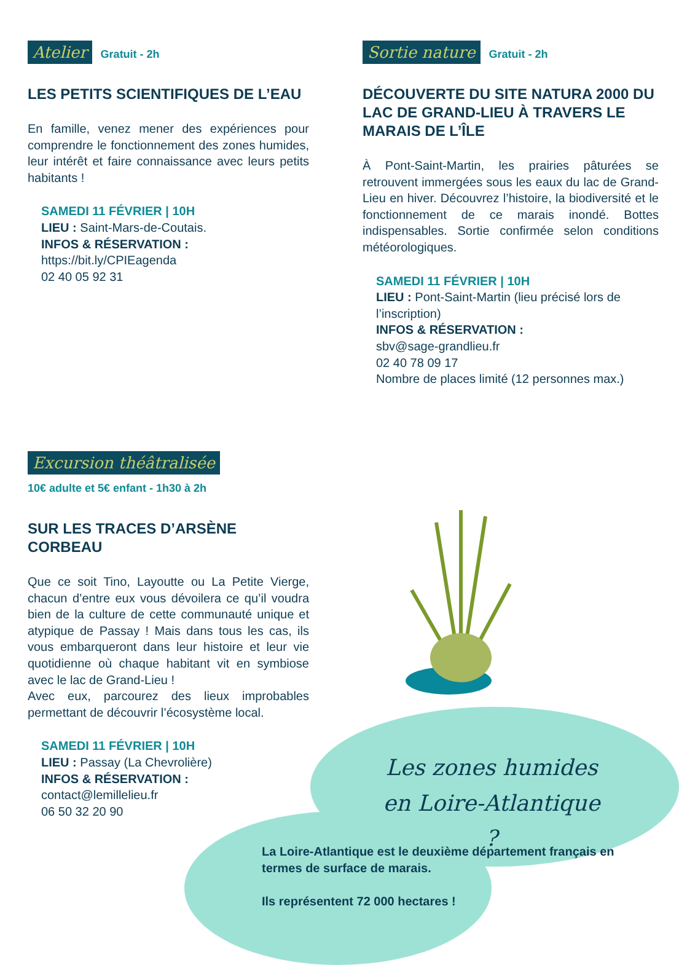Atelier Gratuit - 2h
LES PETITS SCIENTIFIQUES DE L’EAU
En famille, venez mener des expériences pour comprendre le fonctionnement des zones humides, leur intérêt et faire connaissance avec leurs petits habitants !
SAMEDI 11 FÉVRIER | 10H
LIEU : Saint-Mars-de-Coutais.
INFOS & RÉSERVATION :
https://bit.ly/CPIEagenda
02 40 05 92 31
Sortie nature Gratuit - 2h
DÉCOUVERTE DU SITE NATURA 2000 DU LAC DE GRAND-LIEU À TRAVERS LE MARAIS DE L’ÎLE
À Pont-Saint-Martin, les prairies pâturées se retrouvent immergées sous les eaux du lac de Grand-Lieu en hiver. Découvrez l’histoire, la biodiversité et le fonctionnement de ce marais inondé. Bottes indispensables. Sortie confirmée selon conditions météorologiques.
SAMEDI 11 FÉVRIER | 10H
LIEU : Pont-Saint-Martin (lieu précisé lors de l’inscription)
INFOS & RÉSERVATION :
sbv@sage-grandlieu.fr
02 40 78 09 17
Nombre de places limité (12 personnes max.)
Excursion théâtralisée
10€ adulte et 5€ enfant - 1h30 à 2h
SUR LES TRACES D’ARSÈNE
CORBEAU
Que ce soit Tino, Layoutte ou La Petite Vierge, chacun d’entre eux vous dévoilera ce qu’il voudra bien de la culture de cette communauté unique et atypique de Passay ! Mais dans tous les cas, ils vous embarqueront dans leur histoire et leur vie quotidienne où chaque habitant vit en symbiose avec le lac de Grand-Lieu !
Avec eux, parcourez des lieux improbables permettant de découvrir l’écosystème local.
SAMEDI 11 FÉVRIER | 10H
LIEU : Passay (La Chevrolière)
INFOS & RÉSERVATION :
contact@lemillelieu.fr
06 50 32 20 90
Les zones humides
en Loire-Atlantique ?
La Loire-Atlantique est le deuxième département français en termes de surface de marais.
Ils représentent 72 000 hectares !